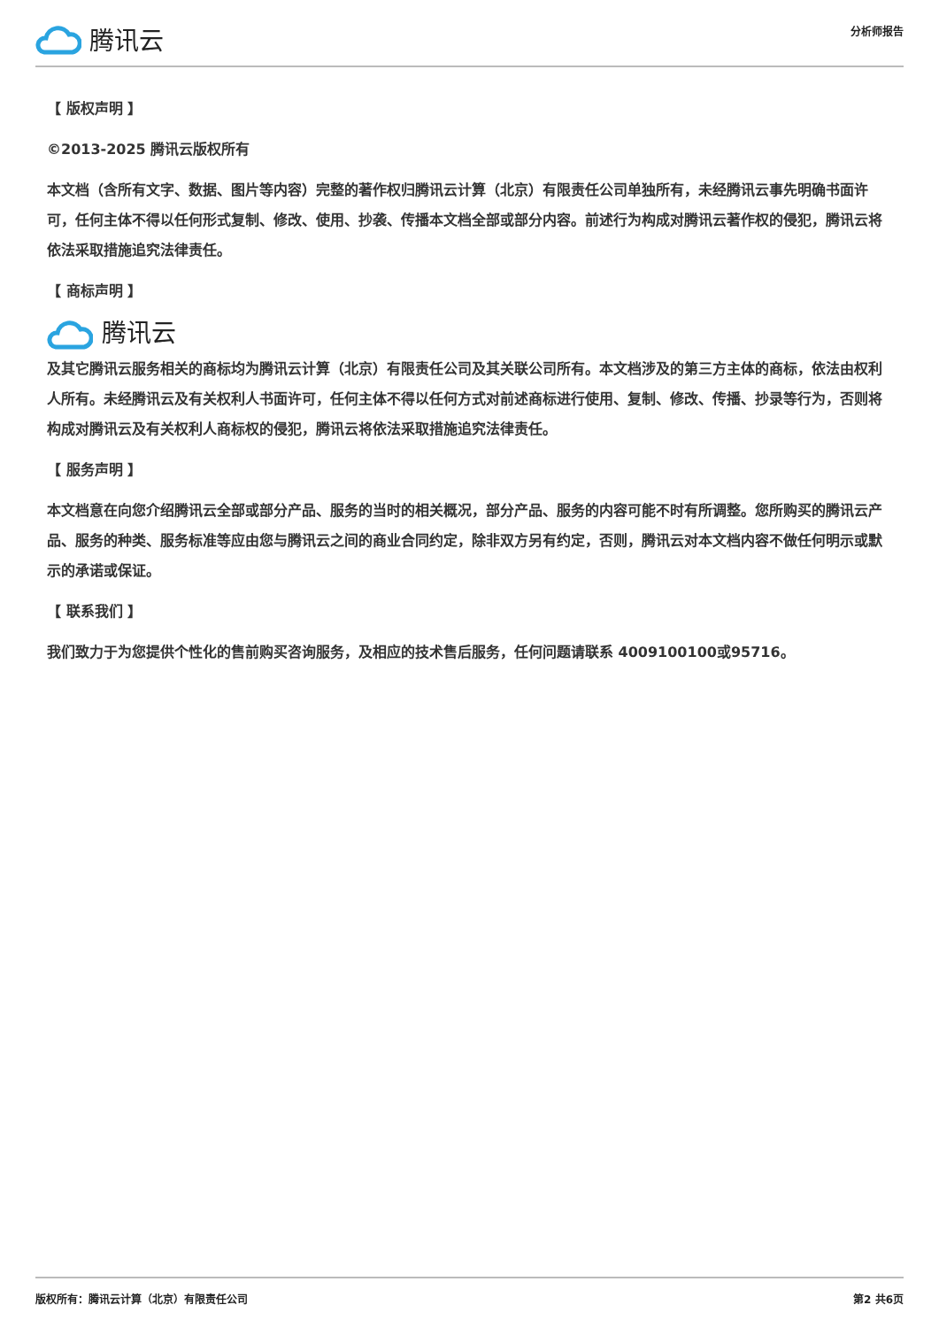腾讯云
分析师报告
【 版权声明 】
©2013-2025 腾讯云版权所有
本文档（含所有文字、数据、图片等内容）完整的著作权归腾讯云计算（北京）有限责任公司单独所有，未经腾讯云事先明确书面许可，任何主体不得以任何形式复制、修改、使用、抄袭、传播本文档全部或部分内容。前述行为构成对腾讯云著作权的侵犯，腾讯云将依法采取措施追究法律责任。
【 商标声明 】
腾讯云
及其它腾讯云服务相关的商标均为腾讯云计算（北京）有限责任公司及其关联公司所有。本文档涉及的第三方主体的商标，依法由权利人所有。未经腾讯云及有关权利人书面许可，任何主体不得以任何方式对前述商标进行使用、复制、修改、传播、抄录等行为，否则将构成对腾讯云及有关权利人商标权的侵犯，腾讯云将依法采取措施追究法律责任。
【 服务声明 】
本文档意在向您介绍腾讯云全部或部分产品、服务的当时的相关概况，部分产品、服务的内容可能不时有所调整。您所购买的腾讯云产品、服务的种类、服务标准等应由您与腾讯云之间的商业合同约定，除非双方另有约定，否则，腾讯云对本文档内容不做任何明示或默示的承诺或保证。
【 联系我们 】
我们致力于为您提供个性化的售前购买咨询服务，及相应的技术售后服务，任何问题请联系 4009100100或95716。
版权所有：腾讯云计算（北京）有限责任公司 第2 共6页